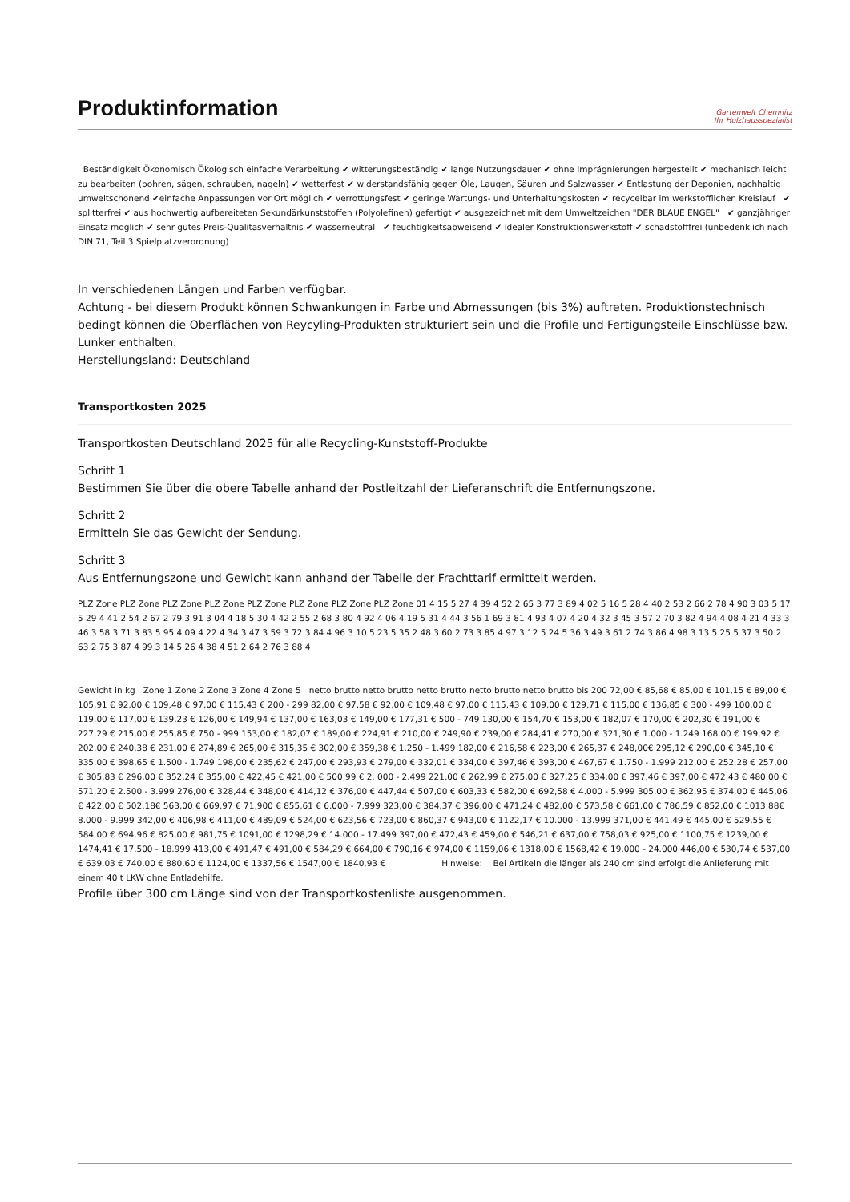Produktinformation
Gartenwelt Chemnitz
Ihr Holzhausspezialist
Beständigkeit Ökonomisch Ökologisch einfache Verarbeitung ✔ witterungsbeständig ✔ lange Nutzungsdauer ✔ ohne Imprägnierungen hergestellt ✔ mechanisch leicht zu bearbeiten (bohren, sägen, schrauben, nageln) ✔ wetterfest ✔ widerstandsfähig gegen Öle, Laugen, Säuren und Salzwasser ✔ Entlastung der Deponien, nachhaltig umweltschonend ✔einfache Anpassungen vor Ort möglich ✔ verrottungsfest ✔ geringe Wartungs- und Unterhaltungskosten ✔ recycelbar im werkstofflichen Kreislauf ✔ splitterfrei ✔ aus hochwertig aufbereiteten Sekundärkunststoffen (Polyolefinen) gefertigt ✔ ausgezeichnet mit dem Umweltzeichen "DER BLAUE ENGEL" ✔ ganzjähriger Einsatz möglich ✔ sehr gutes Preis-Qualitäsverhältnis ✔ wasserneutral ✔ feuchtigkeitsabweisend ✔ idealer Konstruktionswerkstoff ✔ schadstofffrei (unbedenklich nach DIN 71, Teil 3 Spielplatzverordnung)
In verschiedenen Längen und Farben verfügbar.
Achtung - bei diesem Produkt können Schwankungen in Farbe und Abmessungen (bis 3%) auftreten. Produktionstechnisch bedingt können die Oberflächen von Reycyling-Produkten strukturiert sein und die Profile und Fertigungsteile Einschlüsse bzw. Lunker enthalten.
Herstellungsland: Deutschland
Transportkosten 2025
Transportkosten Deutschland 2025 für alle Recycling-Kunststoff-Produkte
Schritt 1
Bestimmen Sie über die obere Tabelle anhand der Postleitzahl der Lieferanschrift die Entfernungszone.
Schritt 2
Ermitteln Sie das Gewicht der Sendung.
Schritt 3
Aus Entfernungszone und Gewicht kann anhand der Tabelle der Frachttarif ermittelt werden.
PLZ Zone PLZ Zone PLZ Zone PLZ Zone PLZ Zone PLZ Zone PLZ Zone PLZ Zone 01 4 15 5 27 4 39 4 52 2 65 3 77 3 89 4 02 5 16 5 28 4 40 2 53 2 66 2 78 4 90 3 03 5 17 5 29 4 41 2 54 2 67 2 79 3 91 3 04 4 18 5 30 4 42 2 55 2 68 3 80 4 92 4 06 4 19 5 31 4 44 3 56 1 69 3 81 4 93 4 07 4 20 4 32 3 45 3 57 2 70 3 82 4 94 4 08 4 21 4 33 3 46 3 58 3 71 3 83 5 95 4 09 4 22 4 34 3 47 3 59 3 72 3 84 4 96 3 10 5 23 5 35 2 48 3 60 2 73 3 85 4 97 3 12 5 24 5 36 3 49 3 61 2 74 3 86 4 98 3 13 5 25 5 37 3 50 2 63 2 75 3 87 4 99 3 14 5 26 4 38 4 51 2 64 2 76 3 88 4
Gewicht in kg Zone 1 Zone 2 Zone 3 Zone 4 Zone 5 netto brutto netto brutto netto brutto netto brutto netto brutto bis 200 72,00 € 85,68 € 85,00 € 101,15 € 89,00 € 105,91 € 92,00 € 109,48 € 97,00 € 115,43 € 200 - 299 82,00 € 97,58 € 92,00 € 109,48 € 97,00 € 115,43 € 109,00 € 129,71 € 115,00 € 136,85 € 300 - 499 100,00 € 119,00 € 117,00 € 139,23 € 126,00 € 149,94 € 137,00 € 163,03 € 149,00 € 177,31 € 500 - 749 130,00 € 154,70 € 153,00 € 182,07 € 170,00 € 202,30 € 191,00 € 227,29 € 215,00 € 255,85 € 750 - 999 153,00 € 182,07 € 189,00 € 224,91 € 210,00 € 249,90 € 239,00 € 284,41 € 270,00 € 321,30 € 1.000 - 1.249 168,00 € 199,92 € 202,00 € 240,38 € 231,00 € 274,89 € 265,00 € 315,35 € 302,00 € 359,38 € 1.250 - 1.499 182,00 € 216,58 € 223,00 € 265,37 € 248,00€ 295,12 € 290,00 € 345,10 € 335,00 € 398,65 € 1.500 - 1.749 198,00 € 235,62 € 247,00 € 293,93 € 279,00 € 332,01 € 334,00 € 397,46 € 393,00 € 467,67 € 1.750 - 1.999 212,00 € 252,28 € 257,00 € 305,83 € 296,00 € 352,24 € 355,00 € 422,45 € 421,00 € 500,99 € 2. 000 - 2.499 221,00 € 262,99 € 275,00 € 327,25 € 334,00 € 397,46 € 397,00 € 472,43 € 480,00 € 571,20 € 2.500 - 3.999 276,00 € 328,44 € 348,00 € 414,12 € 376,00 € 447,44 € 507,00 € 603,33 € 582,00 € 692,58 € 4.000 - 5.999 305,00 € 362,95 € 374,00 € 445,06 € 422,00 € 502,18€ 563,00 € 669,97 € 71,900 € 855,61 € 6.000 - 7.999 323,00 € 384,37 € 396,00 € 471,24 € 482,00 € 573,58 € 661,00 € 786,59 € 852,00 € 1013,88€ 8.000 - 9.999 342,00 € 406,98 € 411,00 € 489,09 € 524,00 € 623,56 € 723,00 € 860,37 € 943,00 € 1122,17 € 10.000 - 13.999 371,00 € 441,49 € 445,00 € 529,55 € 584,00 € 694,96 € 825,00 € 981,75 € 1091,00 € 1298,29 € 14.000 - 17.499 397,00 € 472,43 € 459,00 € 546,21 € 637,00 € 758,03 € 925,00 € 1100,75 € 1239,00 € 1474,41 € 17.500 - 18.999 413,00 € 491,47 € 491,00 € 584,29 € 664,00 € 790,16 € 974,00 € 1159,06 € 1318,00 € 1568,42 € 19.000 - 24.000 446,00 € 530,74 € 537,00 € 639,03 € 740,00 € 880,60 € 1124,00 € 1337,56 € 1547,00 € 1840,93 € Hinweise: Bei Artikeln die länger als 240 cm sind erfolgt die Anlieferung mit einem 40 t LKW ohne Entladehilfe.
Profile über 300 cm Länge sind von der Transportkostenliste ausgenommen.